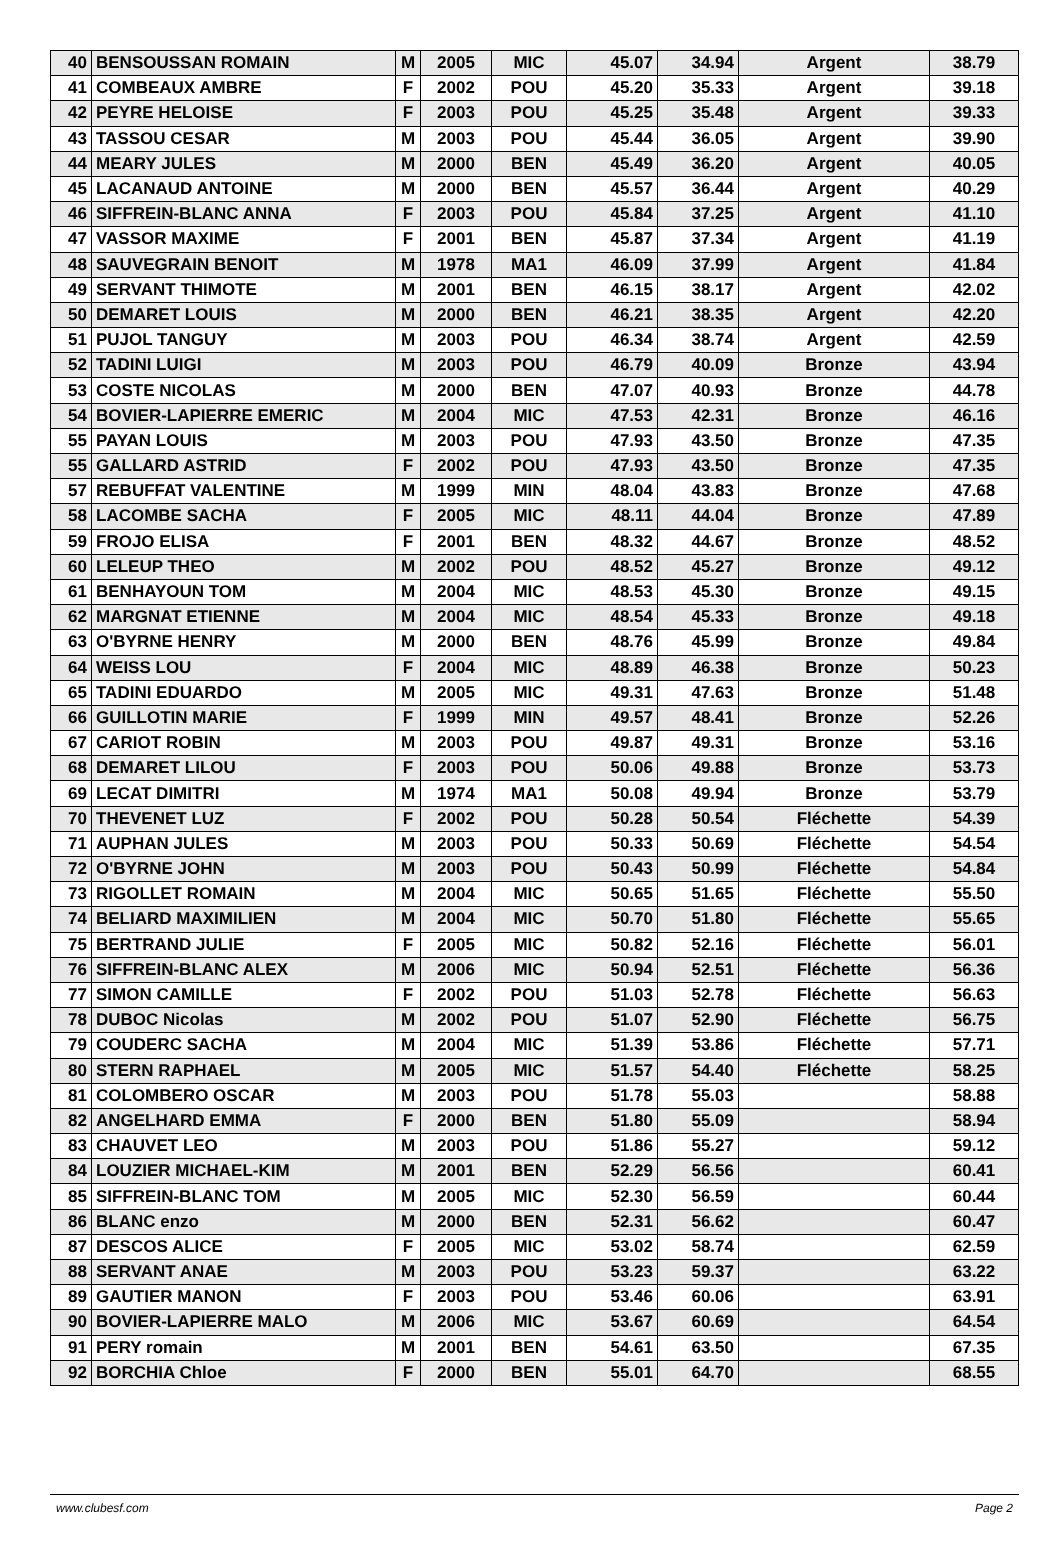| 40 | BENSOUSSAN ROMAIN | M | 2005 | MIC | 45.07 | 34.94 | Argent | 38.79 |
| 41 | COMBEAUX AMBRE | F | 2002 | POU | 45.20 | 35.33 | Argent | 39.18 |
| 42 | PEYRE HELOISE | F | 2003 | POU | 45.25 | 35.48 | Argent | 39.33 |
| 43 | TASSOU CESAR | M | 2003 | POU | 45.44 | 36.05 | Argent | 39.90 |
| 44 | MEARY JULES | M | 2000 | BEN | 45.49 | 36.20 | Argent | 40.05 |
| 45 | LACANAUD ANTOINE | M | 2000 | BEN | 45.57 | 36.44 | Argent | 40.29 |
| 46 | SIFFREIN-BLANC ANNA | F | 2003 | POU | 45.84 | 37.25 | Argent | 41.10 |
| 47 | VASSOR MAXIME | F | 2001 | BEN | 45.87 | 37.34 | Argent | 41.19 |
| 48 | SAUVEGRAIN BENOIT | M | 1978 | MA1 | 46.09 | 37.99 | Argent | 41.84 |
| 49 | SERVANT THIMOTE | M | 2001 | BEN | 46.15 | 38.17 | Argent | 42.02 |
| 50 | DEMARET LOUIS | M | 2000 | BEN | 46.21 | 38.35 | Argent | 42.20 |
| 51 | PUJOL TANGUY | M | 2003 | POU | 46.34 | 38.74 | Argent | 42.59 |
| 52 | TADINI LUIGI | M | 2003 | POU | 46.79 | 40.09 | Bronze | 43.94 |
| 53 | COSTE NICOLAS | M | 2000 | BEN | 47.07 | 40.93 | Bronze | 44.78 |
| 54 | BOVIER-LAPIERRE EMERIC | M | 2004 | MIC | 47.53 | 42.31 | Bronze | 46.16 |
| 55 | PAYAN LOUIS | M | 2003 | POU | 47.93 | 43.50 | Bronze | 47.35 |
| 55 | GALLARD ASTRID | F | 2002 | POU | 47.93 | 43.50 | Bronze | 47.35 |
| 57 | REBUFFAT VALENTINE | M | 1999 | MIN | 48.04 | 43.83 | Bronze | 47.68 |
| 58 | LACOMBE SACHA | F | 2005 | MIC | 48.11 | 44.04 | Bronze | 47.89 |
| 59 | FROJO ELISA | F | 2001 | BEN | 48.32 | 44.67 | Bronze | 48.52 |
| 60 | LELEUP THEO | M | 2002 | POU | 48.52 | 45.27 | Bronze | 49.12 |
| 61 | BENHAYOUN TOM | M | 2004 | MIC | 48.53 | 45.30 | Bronze | 49.15 |
| 62 | MARGNAT ETIENNE | M | 2004 | MIC | 48.54 | 45.33 | Bronze | 49.18 |
| 63 | O'BYRNE HENRY | M | 2000 | BEN | 48.76 | 45.99 | Bronze | 49.84 |
| 64 | WEISS LOU | F | 2004 | MIC | 48.89 | 46.38 | Bronze | 50.23 |
| 65 | TADINI EDUARDO | M | 2005 | MIC | 49.31 | 47.63 | Bronze | 51.48 |
| 66 | GUILLOTIN MARIE | F | 1999 | MIN | 49.57 | 48.41 | Bronze | 52.26 |
| 67 | CARIOT ROBIN | M | 2003 | POU | 49.87 | 49.31 | Bronze | 53.16 |
| 68 | DEMARET LILOU | F | 2003 | POU | 50.06 | 49.88 | Bronze | 53.73 |
| 69 | LECAT DIMITRI | M | 1974 | MA1 | 50.08 | 49.94 | Bronze | 53.79 |
| 70 | THEVENET LUZ | F | 2002 | POU | 50.28 | 50.54 | Fléchette | 54.39 |
| 71 | AUPHAN JULES | M | 2003 | POU | 50.33 | 50.69 | Fléchette | 54.54 |
| 72 | O'BYRNE JOHN | M | 2003 | POU | 50.43 | 50.99 | Fléchette | 54.84 |
| 73 | RIGOLLET ROMAIN | M | 2004 | MIC | 50.65 | 51.65 | Fléchette | 55.50 |
| 74 | BELIARD MAXIMILIEN | M | 2004 | MIC | 50.70 | 51.80 | Fléchette | 55.65 |
| 75 | BERTRAND JULIE | F | 2005 | MIC | 50.82 | 52.16 | Fléchette | 56.01 |
| 76 | SIFFREIN-BLANC ALEX | M | 2006 | MIC | 50.94 | 52.51 | Fléchette | 56.36 |
| 77 | SIMON CAMILLE | F | 2002 | POU | 51.03 | 52.78 | Fléchette | 56.63 |
| 78 | DUBOC Nicolas | M | 2002 | POU | 51.07 | 52.90 | Fléchette | 56.75 |
| 79 | COUDERC SACHA | M | 2004 | MIC | 51.39 | 53.86 | Fléchette | 57.71 |
| 80 | STERN RAPHAEL | M | 2005 | MIC | 51.57 | 54.40 | Fléchette | 58.25 |
| 81 | COLOMBERO OSCAR | M | 2003 | POU | 51.78 | 55.03 | | 58.88 |
| 82 | ANGELHARD EMMA | F | 2000 | BEN | 51.80 | 55.09 | | 58.94 |
| 83 | CHAUVET LEO | M | 2003 | POU | 51.86 | 55.27 | | 59.12 |
| 84 | LOUZIER MICHAEL-KIM | M | 2001 | BEN | 52.29 | 56.56 | | 60.41 |
| 85 | SIFFREIN-BLANC TOM | M | 2005 | MIC | 52.30 | 56.59 | | 60.44 |
| 86 | BLANC enzo | M | 2000 | BEN | 52.31 | 56.62 | | 60.47 |
| 87 | DESCOS ALICE | F | 2005 | MIC | 53.02 | 58.74 | | 62.59 |
| 88 | SERVANT ANAE | M | 2003 | POU | 53.23 | 59.37 | | 63.22 |
| 89 | GAUTIER MANON | F | 2003 | POU | 53.46 | 60.06 | | 63.91 |
| 90 | BOVIER-LAPIERRE MALO | M | 2006 | MIC | 53.67 | 60.69 | | 64.54 |
| 91 | PERY romain | M | 2001 | BEN | 54.61 | 63.50 | | 67.35 |
| 92 | BORCHIA Chloe | F | 2000 | BEN | 55.01 | 64.70 | | 68.55 |
www.clubesf.com Page 2